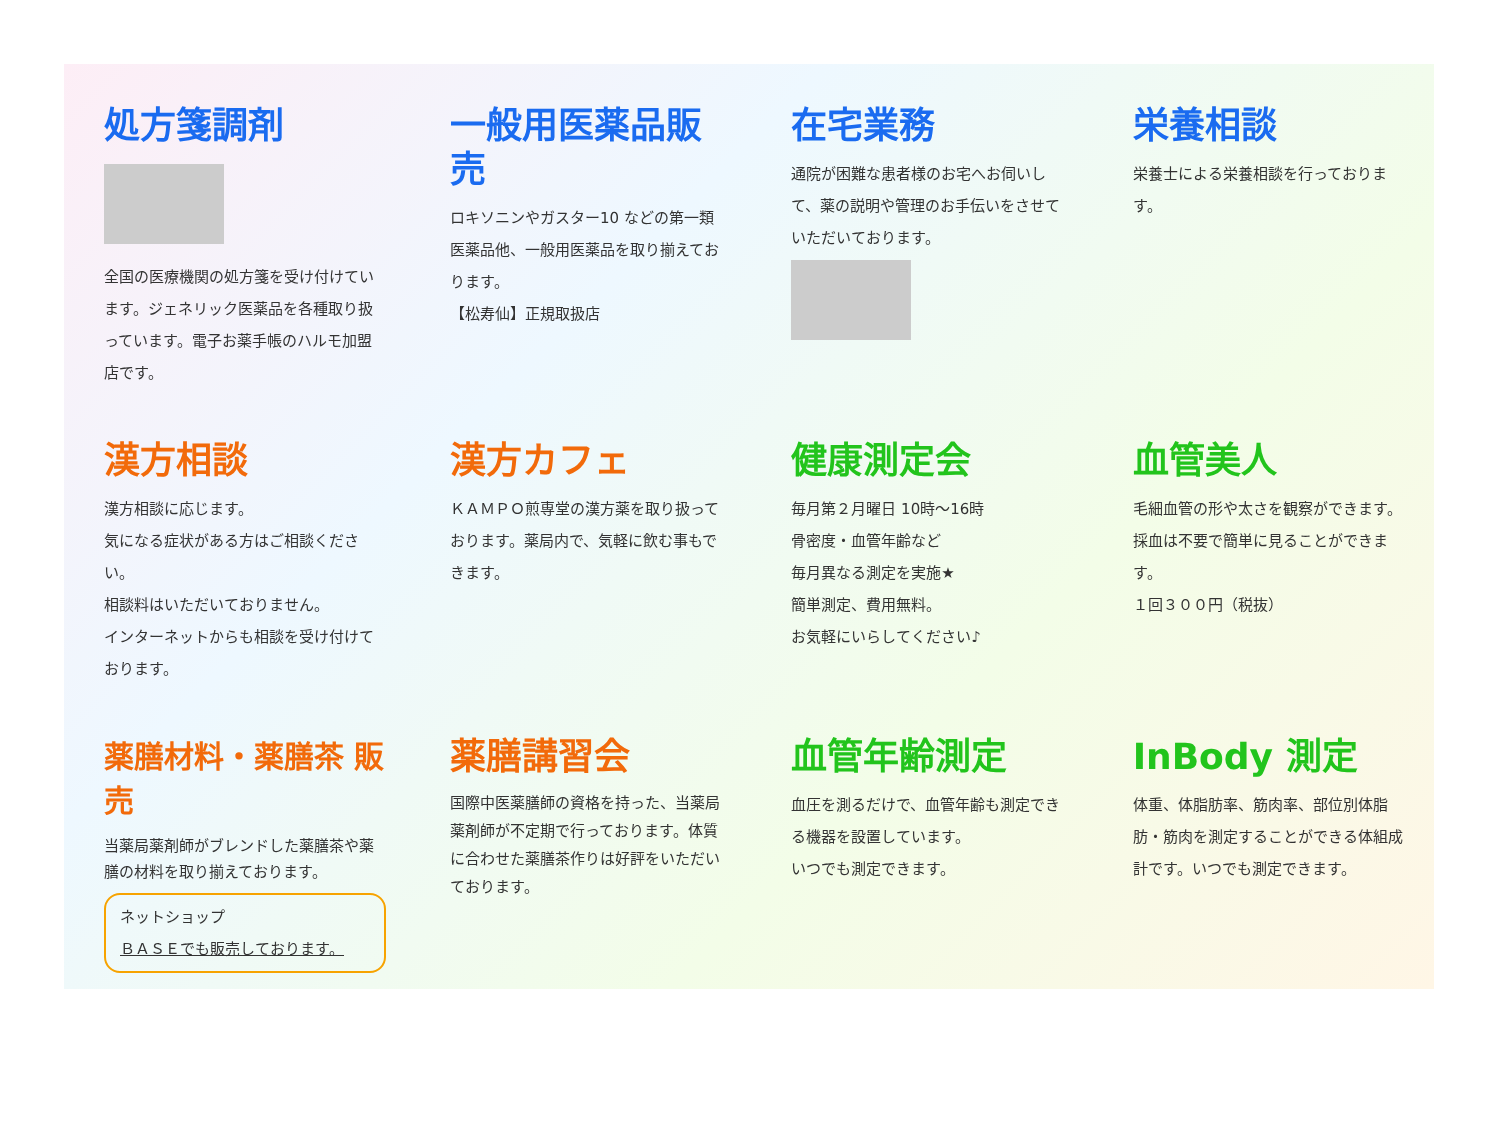処方箋調剤
全国の医療機関の処方箋を受け付けています。ジェネリック医薬品を各種取り扱っています。電子お薬手帳のハルモ加盟店です。
一般用医薬品販売
ロキソニンやガスター10 などの第一類医薬品他、一般用医薬品を取り揃えております。
【松寿仙】正規取扱店
在宅業務
通院が困難な患者様のお宅へお伺いして、薬の説明や管理のお手伝いをさせていただいております。
栄養相談
栄養士による栄養相談を行っております。
漢方相談
漢方相談に応じます。
気になる症状がある方はご相談ください。
相談料はいただいておりません。
インターネットからも相談を受け付けております。
漢方カフェ
ＫＡＭＰＯ煎専堂の漢方薬を取り扱っております。薬局内で、気軽に飲む事もできます。
健康測定会
毎月第２月曜日 10時～16時
骨密度・血管年齢など
毎月異なる測定を実施★
簡単測定、費用無料。
お気軽にいらしてください♪
血管美人
毛細血管の形や太さを観察ができます。採血は不要で簡単に見ることができます。
１回３００円（税抜）
薬膳材料・薬膳茶 販売
当薬局薬剤師がブレンドした薬膳茶や薬膳の材料を取り揃えております。
ネットショップ
ＢＡＳＥでも販売しております。
薬膳講習会
国際中医薬膳師の資格を持った、当薬局薬剤師が不定期で行っております。体質に合わせた薬膳茶作りは好評をいただいております。
血管年齢測定
血圧を測るだけで、血管年齢も測定できる機器を設置しています。
いつでも測定できます。
InBody 測定
体重、体脂肪率、筋肉率、部位別体脂肪・筋肉を測定することができる体組成計です。いつでも測定できます。